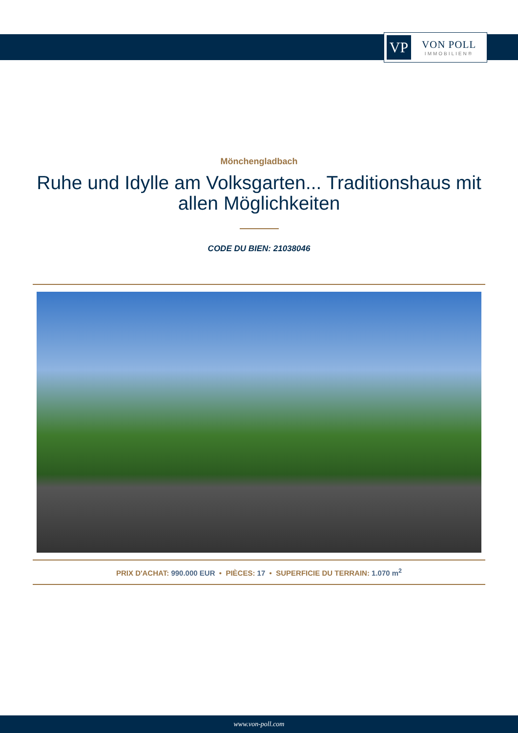VP
VON POLL
IMMOBILIEN®
Mönchengladbach
Ruhe und Idylle am Volksgarten... Traditionshaus mit allen Möglichkeiten
CODE DU BIEN: 21038046
PRIX D'ACHAT: 990.000 EUR • PIÈCES: 17 • SUPERFICIE DU TERRAIN: 1.070 m<sup>2</sup>
www.von-poll.com